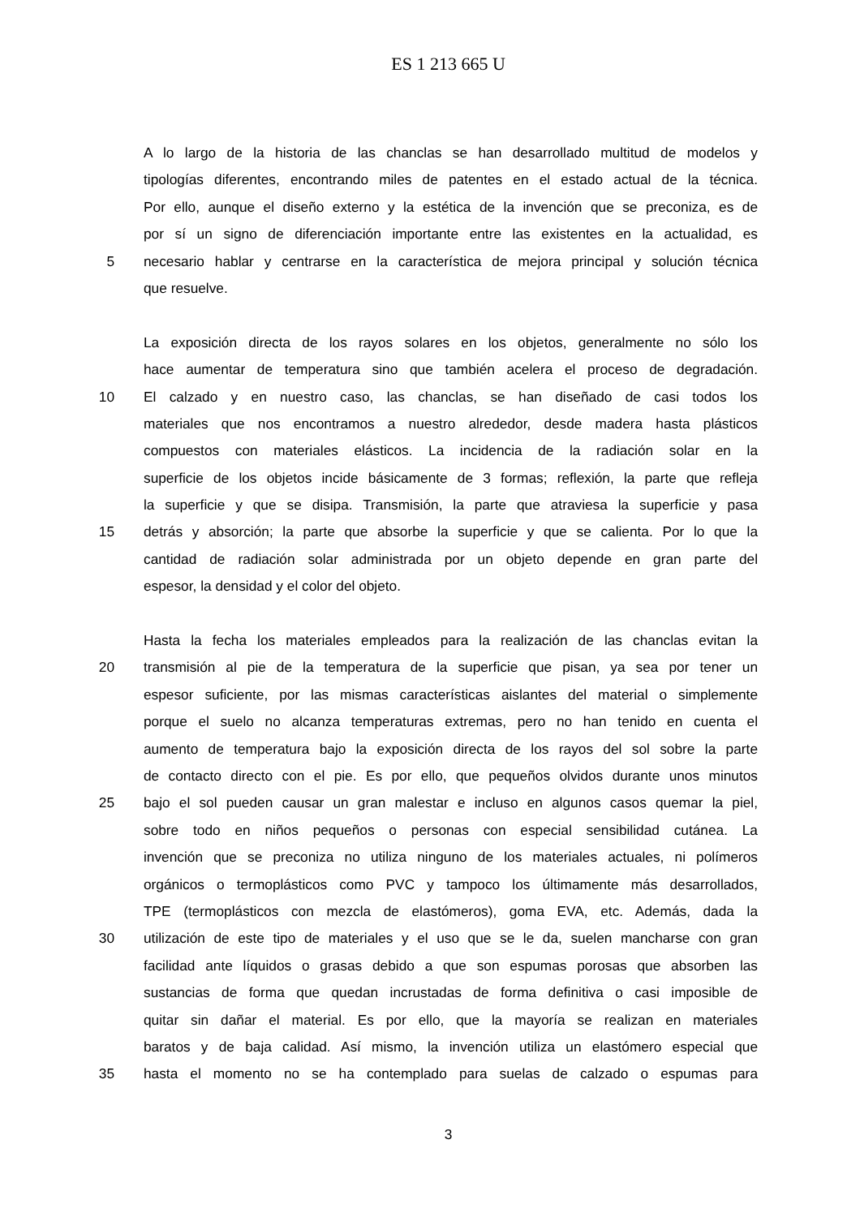ES 1 213 665 U
A lo largo de la historia de las chanclas se han desarrollado multitud de modelos y
tipologías diferentes, encontrando miles de patentes en el estado actual de la técnica.
Por ello, aunque el diseño externo y la estética de la invención que se preconiza, es de
por sí un signo de diferenciación importante entre las existentes en la actualidad, es
5 necesario hablar y centrarse en la característica de mejora principal y solución técnica
que resuelve.
La exposición directa de los rayos solares en los objetos, generalmente no sólo los
hace aumentar de temperatura sino que también acelera el proceso de degradación.
10 El calzado y en nuestro caso, las chanclas, se han diseñado de casi todos los
materiales que nos encontramos a nuestro alrededor, desde madera hasta plásticos
compuestos con materiales elásticos. La incidencia de la radiación solar en la
superficie de los objetos incide básicamente de 3 formas; reflexión, la parte que refleja
la superficie y que se disipa. Transmisión, la parte que atraviesa la superficie y pasa
15 detrás y absorción; la parte que absorbe la superficie y que se calienta. Por lo que la
cantidad de radiación solar administrada por un objeto depende en gran parte del
espesor, la densidad y el color del objeto.
Hasta la fecha los materiales empleados para la realización de las chanclas evitan la
20 transmisión al pie de la temperatura de la superficie que pisan, ya sea por tener un
espesor suficiente, por las mismas características aislantes del material o simplemente
porque el suelo no alcanza temperaturas extremas, pero no han tenido en cuenta el
aumento de temperatura bajo la exposición directa de los rayos del sol sobre la parte
de contacto directo con el pie. Es por ello, que pequeños olvidos durante unos minutos
25 bajo el sol pueden causar un gran malestar e incluso en algunos casos quemar la piel,
sobre todo en niños pequeños o personas con especial sensibilidad cutánea. La
invención que se preconiza no utiliza ninguno de los materiales actuales, ni polímeros
orgánicos o termoplásticos como PVC y tampoco los últimamente más desarrollados,
TPE (termoplásticos con mezcla de elastómeros), goma EVA, etc. Además, dada la
30 utilización de este tipo de materiales y el uso que se le da, suelen mancharse con gran
facilidad ante líquidos o grasas debido a que son espumas porosas que absorben las
sustancias de forma que quedan incrustadas de forma definitiva o casi imposible de
quitar sin dañar el material. Es por ello, que la mayoría se realizan en materiales
baratos y de baja calidad. Así mismo, la invención utiliza un elastómero especial que
35 hasta el momento no se ha contemplado para suelas de calzado o espumas para
3